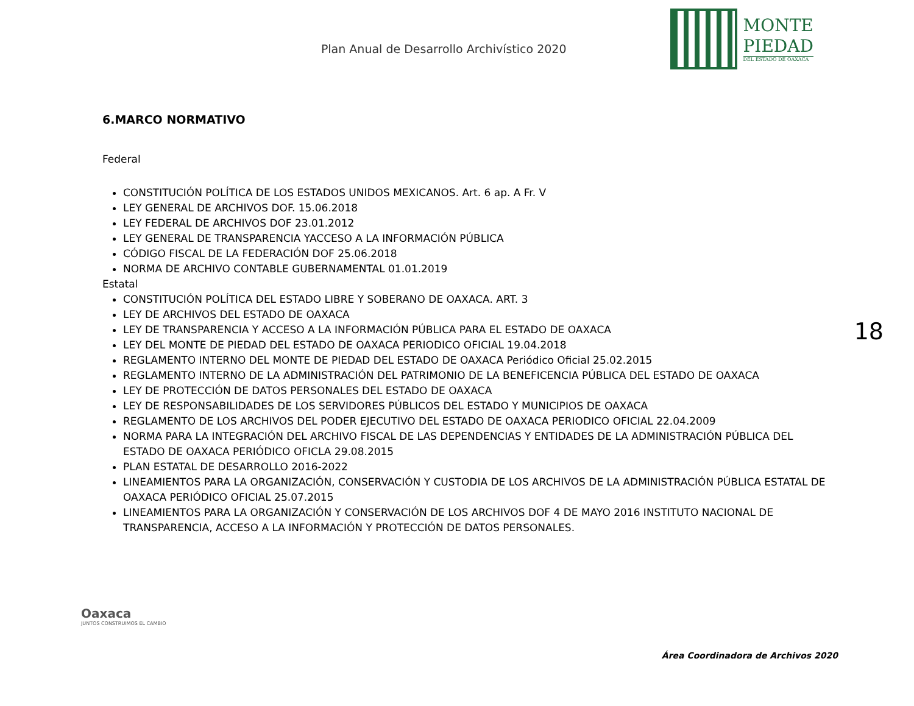Plan Anual de Desarrollo Archivístico 2020
MONTE
PIEDAD
DEL ESTADO DE OAXACA
6.MARCO NORMATIVO
Federal
CONSTITUCIÓN POLÍTICA DE LOS ESTADOS UNIDOS MEXICANOS. Art. 6 ap. A Fr. V
LEY GENERAL DE ARCHIVOS DOF. 15.06.2018
LEY FEDERAL DE ARCHIVOS DOF 23.01.2012
LEY GENERAL DE TRANSPARENCIA YACCESO A LA INFORMACIÓN PÚBLICA
CÓDIGO FISCAL DE LA FEDERACIÓN DOF 25.06.2018
NORMA DE ARCHIVO CONTABLE GUBERNAMENTAL 01.01.2019
Estatal
CONSTITUCIÓN POLÍTICA DEL ESTADO LIBRE Y SOBERANO DE OAXACA. ART. 3
LEY DE ARCHIVOS DEL ESTADO DE OAXACA
LEY DE TRANSPARENCIA Y ACCESO A LA INFORMACIÓN PÚBLICA PARA EL ESTADO DE OAXACA
LEY DEL MONTE DE PIEDAD DEL ESTADO DE OAXACA PERIODICO OFICIAL 19.04.2018
REGLAMENTO INTERNO DEL MONTE DE PIEDAD DEL ESTADO DE OAXACA Periódico Oficial 25.02.2015
REGLAMENTO INTERNO DE LA ADMINISTRACIÓN DEL PATRIMONIO DE LA BENEFICENCIA PÚBLICA DEL ESTADO DE OAXACA
LEY DE PROTECCIÓN DE DATOS PERSONALES DEL ESTADO DE OAXACA
LEY DE RESPONSABILIDADES DE LOS SERVIDORES PÚBLICOS DEL ESTADO Y MUNICIPIOS DE OAXACA
REGLAMENTO DE LOS ARCHIVOS DEL PODER EJECUTIVO DEL ESTADO DE OAXACA PERIODICO OFICIAL 22.04.2009
NORMA PARA LA INTEGRACIÓN DEL ARCHIVO FISCAL DE LAS DEPENDENCIAS Y ENTIDADES DE LA ADMINISTRACIÓN PÚBLICA DEL ESTADO DE OAXACA PERIÓDICO OFICLA 29.08.2015
PLAN ESTATAL DE DESARROLLO 2016-2022
LINEAMIENTOS PARA LA ORGANIZACIÓN, CONSERVACIÓN Y CUSTODIA DE LOS ARCHIVOS DE LA ADMINISTRACIÓN PÚBLICA ESTATAL DE OAXACA PERIÓDICO OFICIAL 25.07.2015
LINEAMIENTOS PARA LA ORGANIZACIÓN Y CONSERVACIÓN DE LOS ARCHIVOS DOF 4 DE MAYO 2016 INSTITUTO NACIONAL DE TRANSPARENCIA, ACCESO A LA INFORMACIÓN Y PROTECCIÓN DE DATOS PERSONALES.
18
Oaxaca
JUNTOS CONSTRUIMOS EL CAMBIO
Área Coordinadora de Archivos 2020